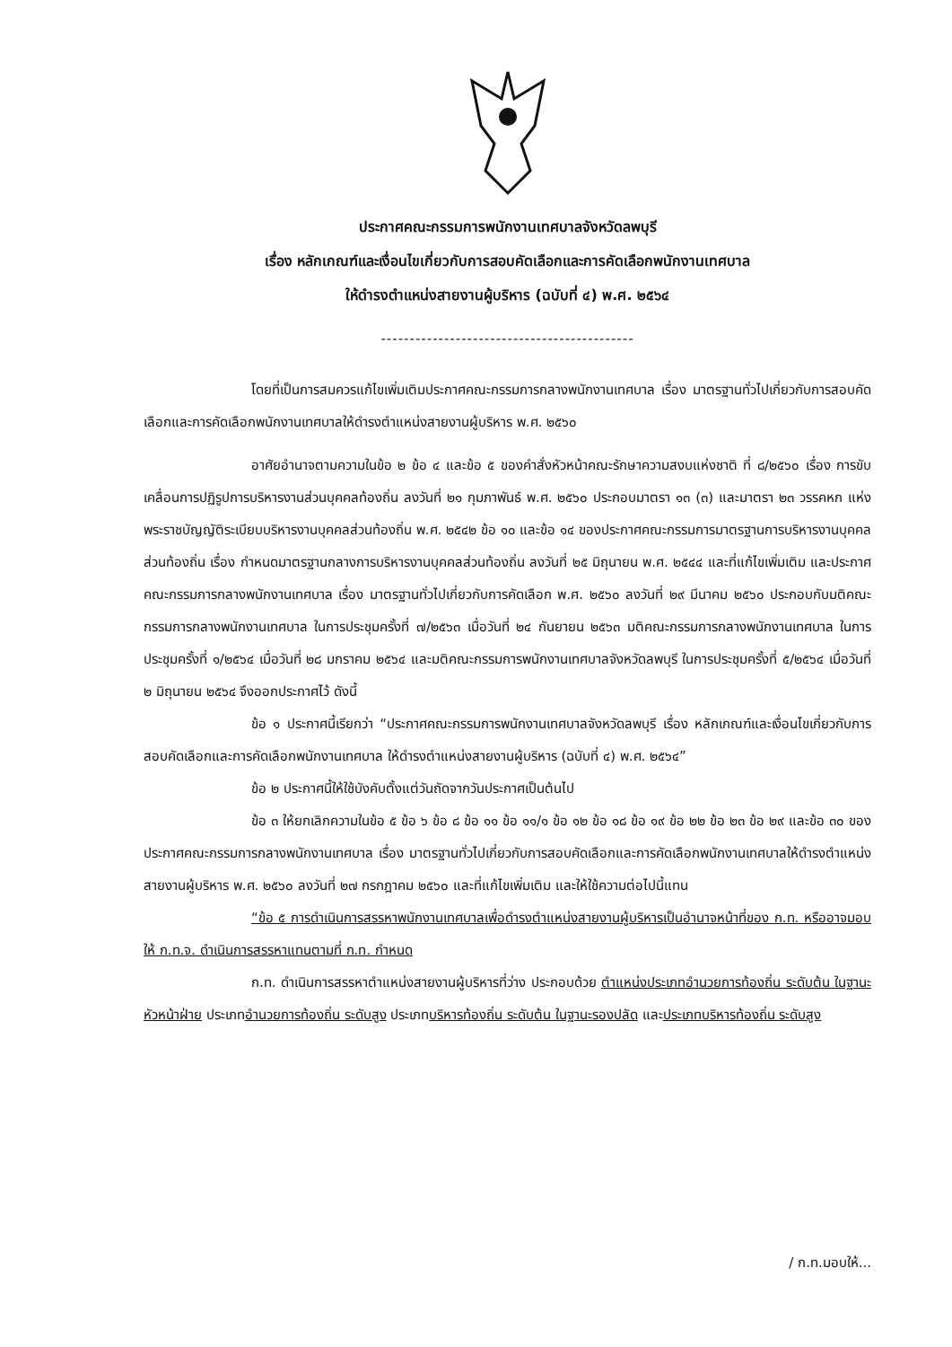ประกาศคณะกรรมการพนักงานเทศบาลจังหวัดลพบุรี
เรื่อง หลักเกณฑ์และเงื่อนไขเกี่ยวกับการสอบคัดเลือกและการคัดเลือกพนักงานเทศบาล
ให้ดำรงตำแหน่งสายงานผู้บริหาร (ฉบับที่ ๔) พ.ศ. ๒๕๖๔
--------------------------------------------
โดยที่เป็นการสมควรแก้ไขเพิ่มเติมประกาศคณะกรรมการกลางพนักงานเทศบาล เรื่อง มาตรฐานทั่วไปเกี่ยวกับการสอบคัดเลือกและการคัดเลือกพนักงานเทศบาลให้ดำรงตำแหน่งสายงานผู้บริหาร พ.ศ. ๒๕๖๐
อาศัยอำนาจตามความในข้อ ๒ ข้อ ๔ และข้อ ๕ ของคำสั่งหัวหน้าคณะรักษาความสงบแห่งชาติ ที่ ๘/๒๕๖๐ เรื่อง การขับเคลื่อนการปฏิรูปการบริหารงานส่วนบุคคลท้องถิ่น ลงวันที่ ๒๑ กุมภาพันธ์ พ.ศ. ๒๕๖๐ ประกอบมาตรา ๑๓ (๓) และมาตรา ๒๓ วรรคหก แห่งพระราชบัญญัติระเบียบบริหารงานบุคคลส่วนท้องถิ่น พ.ศ. ๒๕๔๒ ข้อ ๑๐ และข้อ ๑๔ ของประกาศคณะกรรมการมาตรฐานการบริหารงานบุคคลส่วนท้องถิ่น เรื่อง กำหนดมาตรฐานกลางการบริหารงานบุคคลส่วนท้องถิ่น ลงวันที่ ๒๕ มิถุนายน พ.ศ. ๒๕๔๔ และที่แก้ไขเพิ่มเติม และประกาศคณะกรรมการกลางพนักงานเทศบาล เรื่อง มาตรฐานทั่วไปเกี่ยวกับการคัดเลือก พ.ศ. ๒๕๖๐ ลงวันที่ ๒๙ มีนาคม ๒๕๖๐ ประกอบกับมติคณะกรรมการกลางพนักงานเทศบาล ในการประชุมครั้งที่ ๗/๒๕๖๓ เมื่อวันที่ ๒๔ กันยายน ๒๕๖๓ มติคณะกรรมการกลางพนักงานเทศบาล ในการประชุมครั้งที่ ๑/๒๕๖๔ เมื่อวันที่ ๒๘ มกราคม ๒๕๖๔ และมติคณะกรรมการพนักงานเทศบาลจังหวัดลพบุรี ในการประชุมครั้งที่ ๕/๒๕๖๔ เมื่อวันที่ ๒ มิถุนายน ๒๕๖๔ จึงออกประกาศไว้ ดังนี้
ข้อ ๑ ประกาศนี้เรียกว่า “ประกาศคณะกรรมการพนักงานเทศบาลจังหวัดลพบุรี เรื่อง หลักเกณฑ์และเงื่อนไขเกี่ยวกับการสอบคัดเลือกและการคัดเลือกพนักงานเทศบาล ให้ดำรงตำแหน่งสายงานผู้บริหาร (ฉบับที่ ๔) พ.ศ. ๒๕๖๔”
ข้อ ๒ ประกาศนี้ให้ใช้บังคับตั้งแต่วันถัดจากวันประกาศเป็นต้นไป
ข้อ ๓ ให้ยกเลิกความในข้อ ๕ ข้อ ๖ ข้อ ๘ ข้อ ๑๑ ข้อ ๑๑/๑ ข้อ ๑๒ ข้อ ๑๘ ข้อ ๑๙ ข้อ ๒๒ ข้อ ๒๓ ข้อ ๒๙ และข้อ ๓๐ ของประกาศคณะกรรมการกลางพนักงานเทศบาล เรื่อง มาตรฐานทั่วไปเกี่ยวกับการสอบคัดเลือกและการคัดเลือกพนักงานเทศบาลให้ดำรงตำแหน่งสายงานผู้บริหาร พ.ศ. ๒๕๖๐ ลงวันที่ ๒๗ กรกฎาคม ๒๕๖๐ และที่แก้ไขเพิ่มเติม และให้ใช้ความต่อไปนี้แทน
“ข้อ ๕ การดำเนินการสรรหาพนักงานเทศบาลเพื่อดำรงตำแหน่งสายงานผู้บริหารเป็นอำนาจหน้าที่ของ ก.ท. หรืออาจมอบให้ ก.ท.จ. ดำเนินการสรรหาแทนตามที่ ก.ท. กำหนด
ก.ท. ดำเนินการสรรหาตำแหน่งสายงานผู้บริหารที่ว่าง ประกอบด้วย ตำแหน่งประเภทอำนวยการท้องถิ่น ระดับต้น ในฐานะหัวหน้าฝ่าย ประเภทอำนวยการท้องถิ่น ระดับสูง ประเภทบริหารท้องถิ่น ระดับต้น ในฐานะรองปลัด และประเภทบริหารท้องถิ่น ระดับสูง
/ ก.ท.มอบให้...